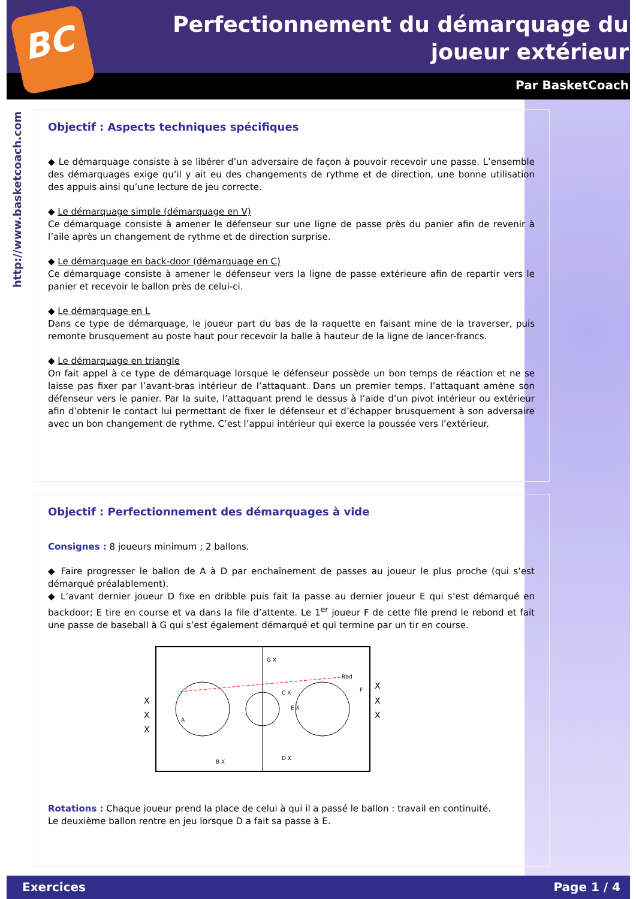BC
Perfectionnement du démarquage du joueur extérieur
Par BasketCoach
http://www.basketcoach.com
Objectif : Aspects techniques spécifiques
◆ Le démarquage consiste à se libérer d’un adversaire de façon à pouvoir recevoir une passe. L’ensemble des démarquages exige qu’il y ait eu des changements de rythme et de direction, une bonne utilisation des appuis ainsi qu’une lecture de jeu correcte.
◆ Le démarquage simple (démarquage en V)
Ce démarquage consiste à amener le défenseur sur une ligne de passe près du panier afin de revenir à l’aile après un changement de rythme et de direction surprise.
◆ Le démarquage en back-door (démarquage en C)
Ce démarquage consiste à amener le défenseur vers la ligne de passe extérieure afin de repartir vers le panier et recevoir le ballon près de celui-ci.
◆ Le démarquage en L
Dans ce type de démarquage, le joueur part du bas de la raquette en faisant mine de la traverser, puis remonte brusquement au poste haut pour recevoir la balle à hauteur de la ligne de lancer-francs.
◆ Le démarquage en triangle
On fait appel à ce type de démarquage lorsque le défenseur possède un bon temps de réaction et ne se laisse pas fixer par l’avant-bras intérieur de l’attaquant. Dans un premier temps, l’attaquant amène son défenseur vers le panier. Par la suite, l’attaquant prend le dessus à l’aide d’un pivot intérieur ou extérieur afin d’obtenir le contact lui permettant de fixer le défenseur et d’échapper brusquement à son adversaire avec un bon changement de rythme. C’est l’appui intérieur qui exerce la poussée vers l’extérieur.
Objectif : Perfectionnement des démarquages à vide
Consignes : 8 joueurs minimum ; 2 ballons.
◆ Faire progresser le ballon de A à D par enchaînement de passes au joueur le plus proche (qui s’est démarqué préalablement).
◆ L’avant dernier joueur D fixe en dribble puis fait la passe au dernier joueur E qui s’est démarqué en backdoor; E tire en course et va dans la file d’attente. Le 1<sup>er</sup> joueur F de cette file prend le rebond et fait une passe de baseball à G qui s’est également démarqué et qui termine par un tir en course.
X
X
X
X
X
X
A
B X
C X
D X
E X
F
G X
Rbd
Rotations : Chaque joueur prend la place de celui à qui il a passé le ballon : travail en continuité.
Le deuxième ballon rentre en jeu lorsque D a fait sa passe à E.
Exercices Page 1 / 4